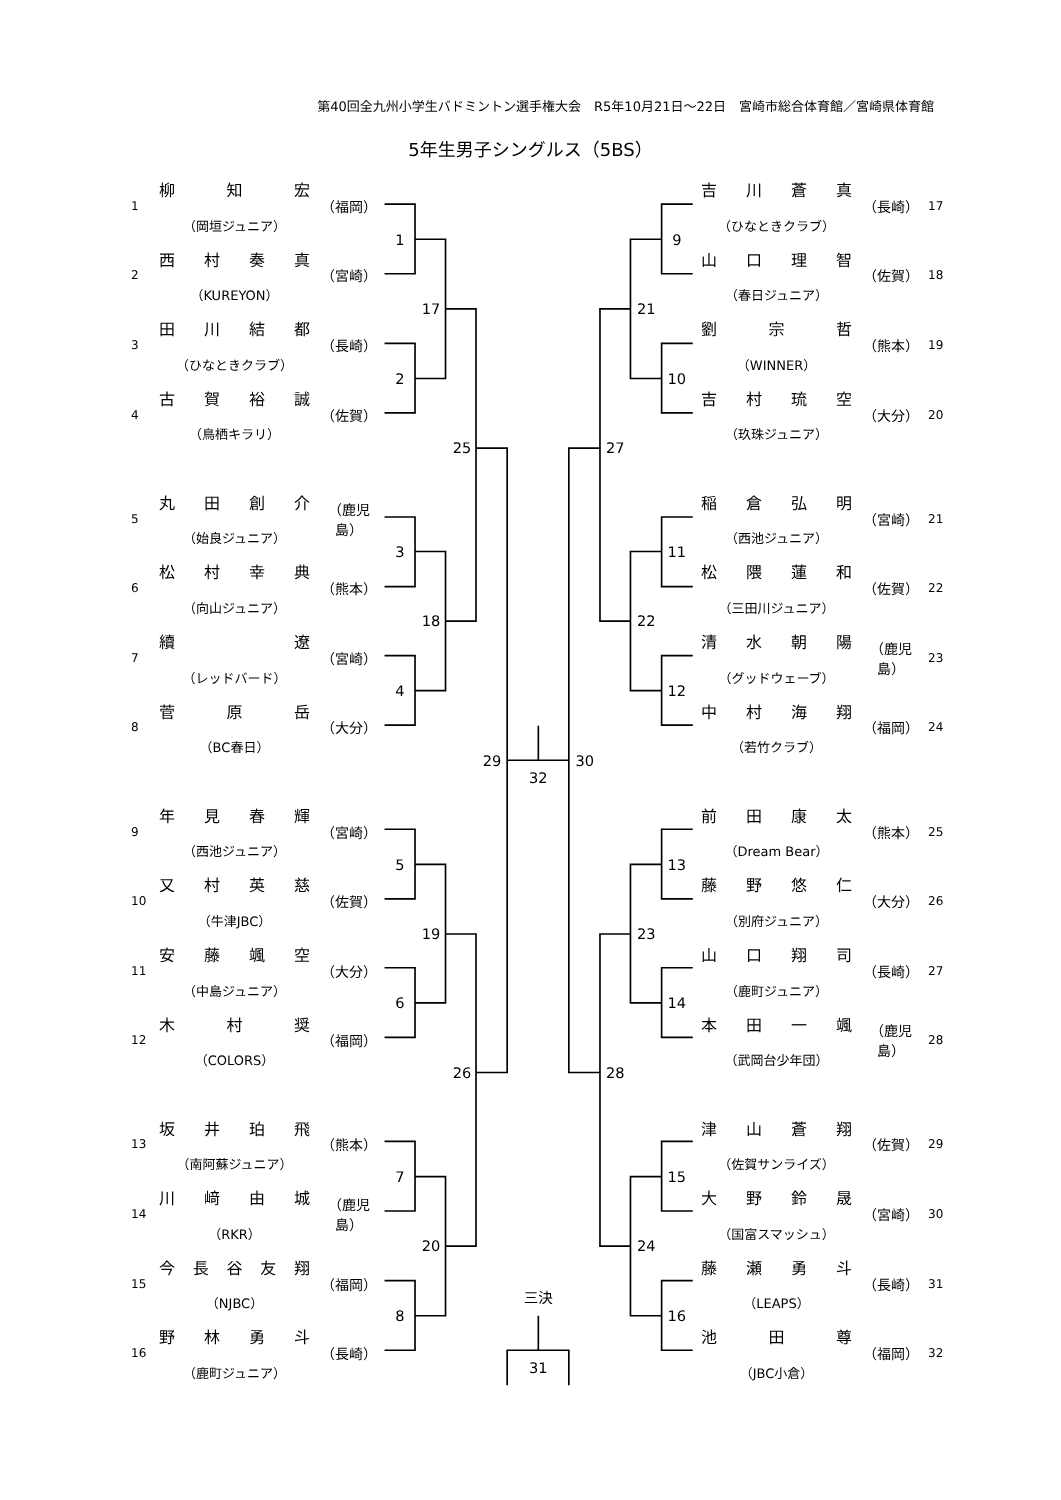第40回全九州小学生バドミントン選手権大会　R5年10月21日～22日　宮崎市総合体育館／宮崎県体育館
5年生男子シングルス（5BS）
1
柳知宏
（岡垣ジュニア）
（福岡）
2
西村奏真
（KUREYON）
（宮崎）
3
田川結都
（ひなときクラブ）
（長崎）
4
古賀裕誠
（鳥栖キラリ）
（佐賀）
5
丸田創介
（始良ジュニア）
（鹿児島）
6
松村幸典
（向山ジュニア）
（熊本）
7
續遼
（レッドバード）
（宮崎）
8
菅原岳
（BC春日）
（大分）
9
年見春輝
（西池ジュニア）
（宮崎）
10
又村英慈
（牛津JBC）
（佐賀）
11
安藤颯空
（中島ジュニア）
（大分）
12
木村奨
（COLORS）
（福岡）
13
坂井珀飛
（南阿蘇ジュニア）
（熊本）
14
川﨑由城
（RKR）
（鹿児島）
15
今長谷友翔
（NJBC）
（福岡）
16
野林勇斗
（鹿町ジュニア）
（長崎）
1
2
3
4
5
6
7
8
17
18
19
20
25
26
29
9
10
11
12
13
14
15
16
21
22
23
24
27
28
30
32
三決
31
吉川蒼真
（ひなときクラブ）
（長崎） 17
山口理智
（春日ジュニア）
（佐賀） 18
劉宗哲
（WINNER）
（熊本） 19
吉村琉空
（玖珠ジュニア）
（大分） 20
稲倉弘明
（西池ジュニア）
（宮崎） 21
松隈蓮和
（三田川ジュニア）
（佐賀） 22
清水朝陽
（グッドウェーブ）
（鹿児島） 23
中村海翔
（若竹クラブ）
（福岡） 24
前田康太
（Dream Bear）
（熊本） 25
藤野悠仁
（別府ジュニア）
（大分） 26
山口翔司
（鹿町ジュニア）
（長崎） 27
本田一颯
（武岡台少年団）
（鹿児島） 28
津山蒼翔
（佐賀サンライズ）
（佐賀） 29
大野鈴晟
（国富スマッシュ）
（宮崎） 30
藤瀬勇斗
（LEAPS）
（長崎） 31
池田尊
（JBC小倉）
（福岡） 32